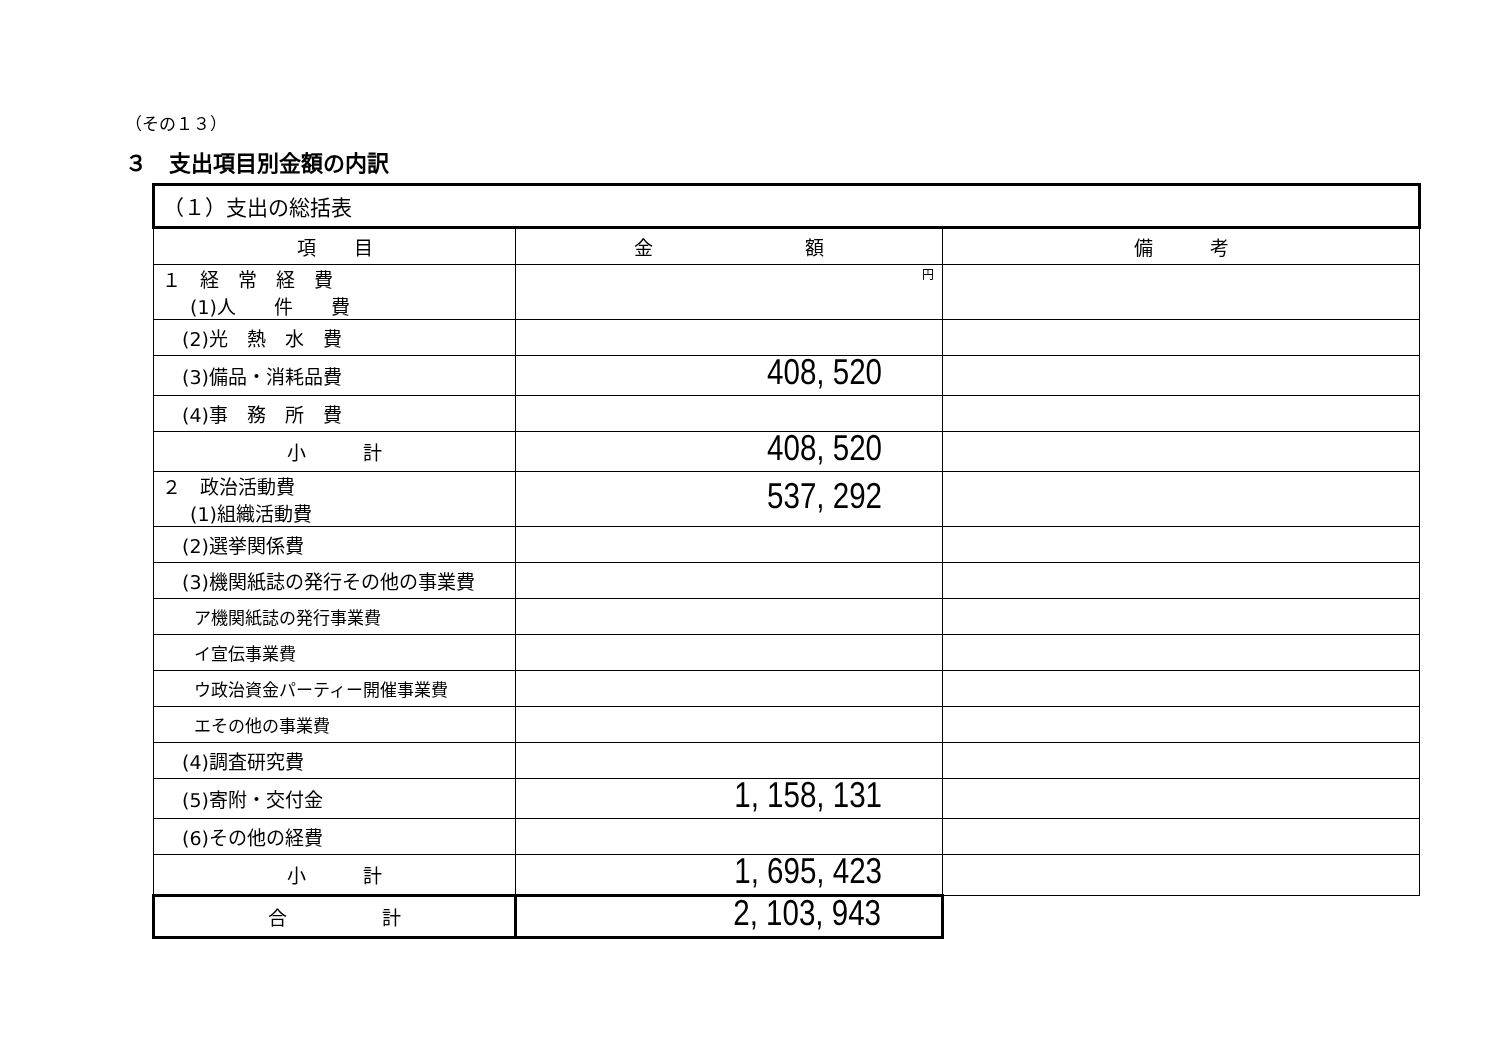（その１３）
３　支出項目別金額の内訳
| （１）支出の総括表 | | |
| --- | --- | --- |
| 項 目 | 金 額 | 備 考 |
| １ 経 常 経 費 (1)人 件 費 | 円 | |
| (2)光 熱 水 費 | | |
| (3)備品・消耗品費 | 408, 520 | |
| (4)事 務 所 費 | | |
| 小 計 | 408, 520 | |
| ２ 政治活動費 (1)組織活動費 | 537, 292 | |
| (2)選挙関係費 | | |
| (3)機関紙誌の発行その他の事業費 | | |
| ア機関紙誌の発行事業費 | | |
| イ宣伝事業費 | | |
| ウ政治資金パーティー開催事業費 | | |
| エその他の事業費 | | |
| (4)調査研究費 | | |
| (5)寄附・交付金 | 1, 158, 131 | |
| (6)その他の経費 | | |
| 小 計 | 1, 695, 423 | |
| 合 計 | 2, 103, 943 | |